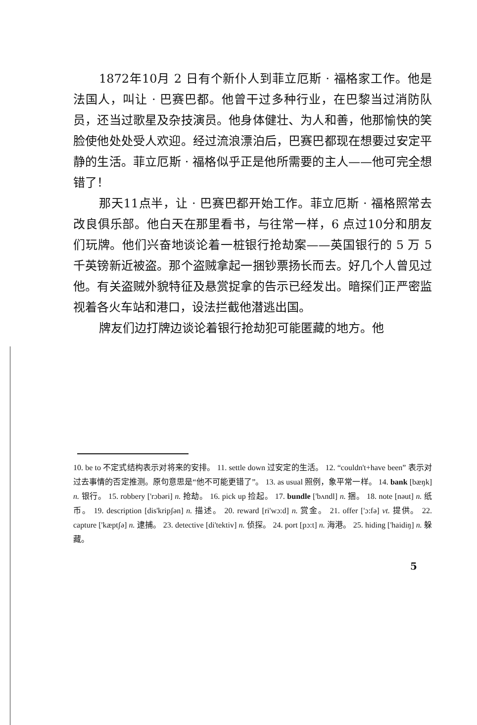1872年10月 2 日有个新仆人到菲立厄斯 · 福格家工作。他是法国人，叫让 · 巴赛巴都。他曾干过多种行业，在巴黎当过消防队员，还当过歌星及杂技演员。他身体健壮、为人和善，他那愉快的笑脸使他处处受人欢迎。经过流浪漂泊后，巴赛巴都现在想要过安定平静的生活。菲立厄斯 · 福格似乎正是他所需要的主人——他可完全想错了！
那天11点半，让 · 巴赛巴都开始工作。菲立厄斯 · 福格照常去改良俱乐部。他白天在那里看书，与往常一样，6 点过10分和朋友们玩牌。他们兴奋地谈论着一桩银行抢劫案——英国银行的 5 万 5 千英镑新近被盗。那个盗贼拿起一捆钞票扬长而去。好几个人曾见过他。有关盗贼外貌特征及悬赏捉拿的告示已经发出。暗探们正严密监视着各火车站和港口，设法拦截他潜逃出国。
牌友们边打牌边谈论着银行抢劫犯可能匿藏的地方。他
10. be to 不定式结构表示对将来的安排。 11. settle down 过安定的生活。 12. “couldn't+have been” 表示对过去事情的否定推测。原句意思是“他不可能更错了”。 13. as usual 照例，象平常一样。 14. bank [bæŋk] n. 银行。 15. robbery ['rɔbəri] n. 抢劫。 16. pick up 捡起。 17. bundle ['bʌndl] n. 捆。 18. note [nəut] n. 纸币。 19. description [dis'kripʃən] n. 描述。 20. reward [ri'wɔ:d] n. 赏金。 21. offer ['ɔ:fə] vt. 提供。 22. capture ['kæptʃə] n. 逮捕。 23. detective [di'tektiv] n. 侦探。 24. port [pɔ:t] n. 海港。 25. hiding ['haidiŋ] n. 躲藏。
5